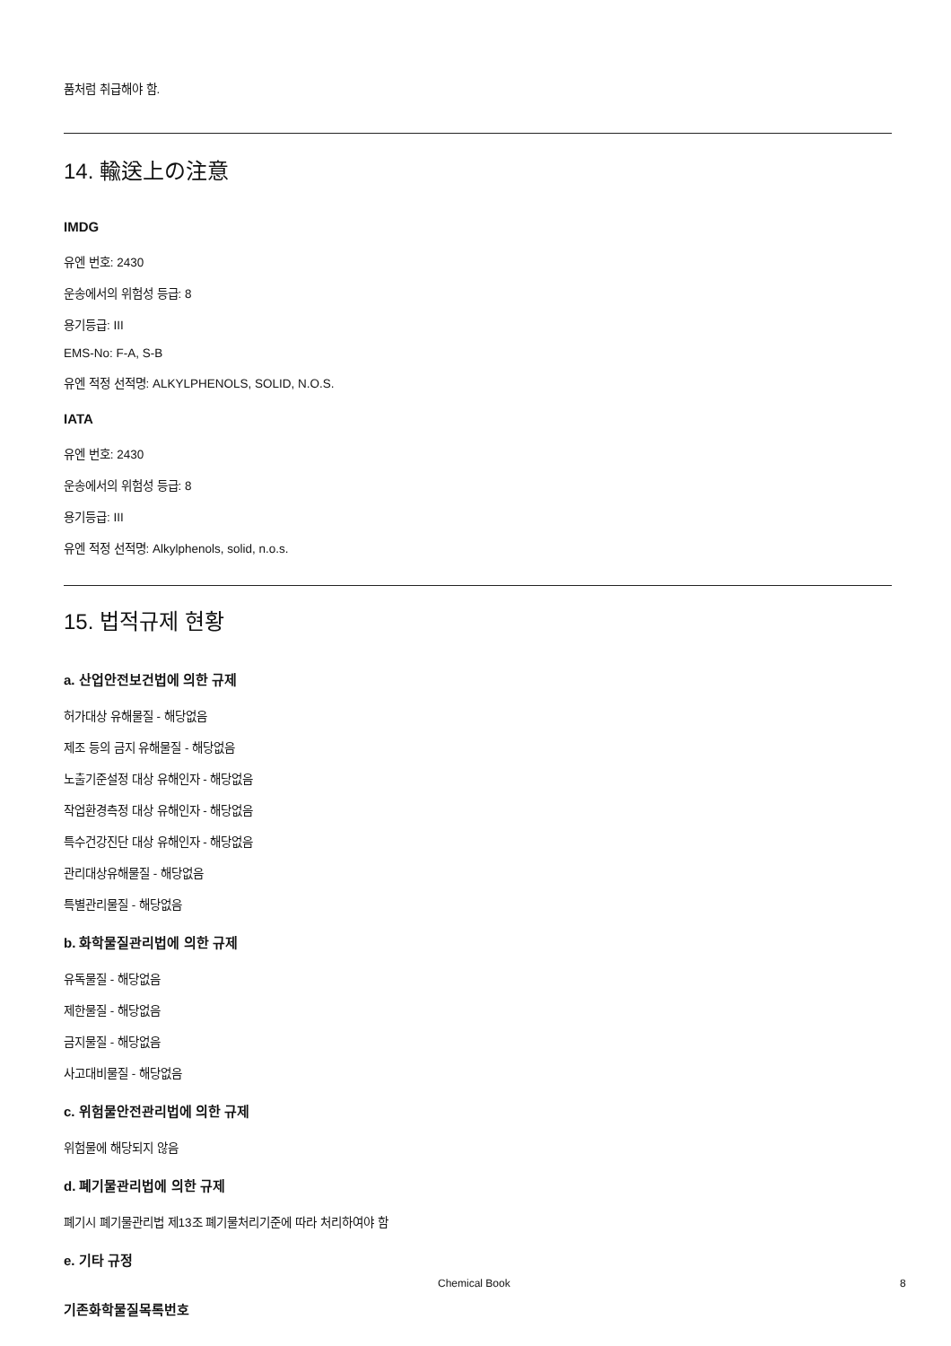품처럼 취급해야 함.
14. 輸送上の注意
IMDG
유엔 번호: 2430
운송에서의 위험성 등급: 8
용기등급: III
EMS-No: F-A, S-B
유엔 적정 선적명: ALKYLPHENOLS, SOLID, N.O.S.
IATA
유엔 번호: 2430
운송에서의 위험성 등급: 8
용기등급: III
유엔 적정 선적명: Alkylphenols, solid, n.o.s.
15. 법적규제 현황
a. 산업안전보건법에 의한 규제
허가대상 유해물질 - 해당없음
제조 등의 금지 유해물질 - 해당없음
노출기준설정 대상 유해인자 - 해당없음
작업환경측정 대상 유해인자 - 해당없음
특수건강진단 대상 유해인자 - 해당없음
관리대상유해물질 - 해당없음
특별관리물질 - 해당없음
b. 화학물질관리법에 의한 규제
유독물질 - 해당없음
제한물질 - 해당없음
금지물질 - 해당없음
사고대비물질 - 해당없음
c. 위험물안전관리법에 의한 규제
위험물에 해당되지 않음
d. 폐기물관리법에 의한 규제
폐기시 폐기물관리법 제13조 폐기물처리기준에 따라 처리하여야 함
e. 기타 규정
기존화학물질목록번호
Chemical Book 8